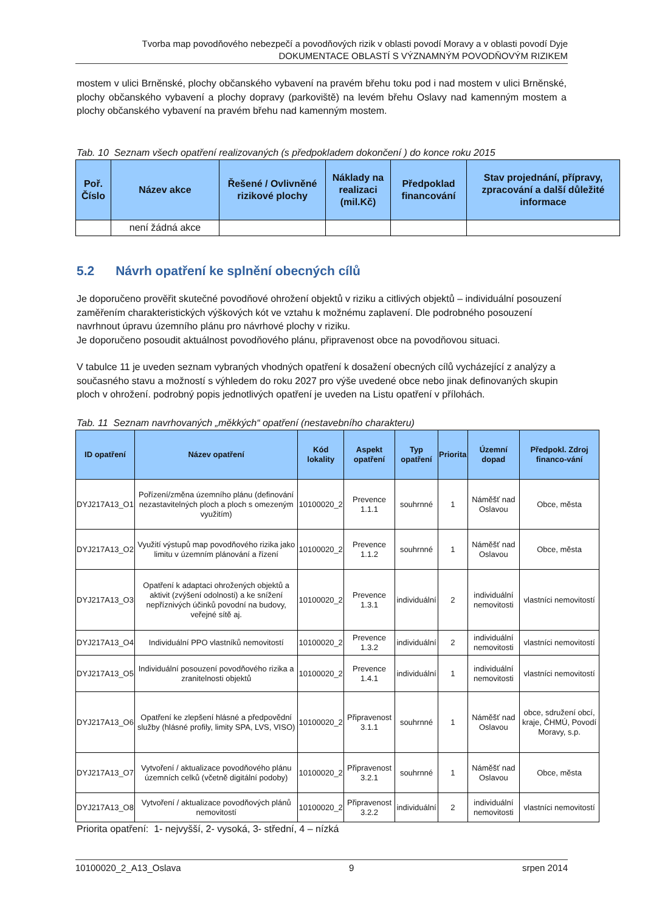Tvorba map povodňového nebezpečí a povodňových rizik v oblasti povodí Moravy a v oblasti povodí Dyje
DOKUMENTACE OBLASTÍ S VÝZNAMNÝM POVODŇOVÝM RIZIKEM
mostem v ulici Brněnské, plochy občanského vybavení na pravém břehu toku pod i nad mostem v ulici Brněnské, plochy občanského vybavení a plochy dopravy (parkoviště) na levém břehu Oslavy nad kamenným mostem a plochy občanského vybavení na pravém břehu nad kamenným mostem.
Tab. 10 Seznam všech opatření realizovaných (s předpokladem dokončení ) do konce roku 2015
| Poř. Číslo | Název akce | Řešené / Ovlivněné rizikové plochy | Náklady na realizaci (mil.Kč) | Předpoklad financování | Stav projednání, přípravy, zpracování a další důležité informace |
| --- | --- | --- | --- | --- | --- |
| | není žádná akce | | | | |
5.2 Návrh opatření ke splnění obecných cílů
Je doporučeno prověřit skutečné povodňové ohrožení objektů v riziku a citlivých objektů – individuální posouzení zaměřením charakteristických výškových kót ve vztahu k možnému zaplavení. Dle podrobného posouzení navrhnout úpravu územního plánu pro návrhové plochy v riziku.
Je doporučeno posoudit aktuálnost povodňového plánu, připravenost obce na povodňovou situaci.
V tabulce 11 je uveden seznam vybraných vhodných opatření k dosažení obecných cílů vycházející z analýzy a současného stavu a možností s výhledem do roku 2027 pro výše uvedené obce nebo jinak definovaných skupin ploch v ohrožení. podrobný popis jednotlivých opatření je uveden na Listu opatření v přílohách.
Tab. 11 Seznam navrhovaných „měkkých“ opatření (nestavebního charakteru)
| ID opatření | Název opatření | Kód lokality | Aspekt opatření | Typ opatření | Priorita | Územní dopad | Předpokl. Zdroj financo-vání |
| --- | --- | --- | --- | --- | --- | --- | --- |
| DYJ217A13_O1 | Pořízení/změna územního plánu (definování nezastavitelných ploch a ploch s omezeným využitím) | 10100020_2 | Prevence 1.1.1 | souhrnné | 1 | Náměšť nad Oslavou | Obce, města |
| DYJ217A13_O2 | Využití výstupů map povodňového rizika jako limitu v územním plánování a řízení | 10100020_2 | Prevence 1.1.2 | souhrnné | 1 | Náměšť nad Oslavou | Obce, města |
| DYJ217A13_O3 | Opatření k adaptaci ohrožených objektů a aktivit (zvýšení odolnosti) a ke snížení nepříznivých účinků povodní na budovy, veřejné sítě aj. | 10100020_2 | Prevence 1.3.1 | individuální | 2 | individuální nemovitosti | vlastníci nemovitostí |
| DYJ217A13_O4 | Individuální PPO vlastníků nemovitostí | 10100020_2 | Prevence 1.3.2 | individuální | 2 | individuální nemovitosti | vlastníci nemovitostí |
| DYJ217A13_O5 | Individuální posouzení povodňového rizika a zranitelnosti objektů | 10100020_2 | Prevence 1.4.1 | individuální | 1 | individuální nemovitosti | vlastníci nemovitostí |
| DYJ217A13_O6 | Opatření ke zlepšení hlásné a předpovědní služby (hlásné profily, limity SPA, LVS, VISO) | 10100020_2 | Připravenost 3.1.1 | souhrnné | 1 | Náměšť nad Oslavou | obce, sdružení obcí, kraje, ČHMÚ, Povodí Moravy, s.p. |
| DYJ217A13_O7 | Vytvoření / aktualizace povodňového plánu územních celků (včetně digitální podoby) | 10100020_2 | Připravenost 3.2.1 | souhrnné | 1 | Náměšť nad Oslavou | Obce, města |
| DYJ217A13_O8 | Vytvoření / aktualizace povodňových plánů nemovitostí | 10100020_2 | Připravenost 3.2.2 | individuální | 2 | individuální nemovitosti | vlastníci nemovitostí |
Priorita opatření: 1- nejvyšší, 2- vysoká, 3- střední, 4 – nízká
10100020_2_A13_Oslava 9 srpen 2014